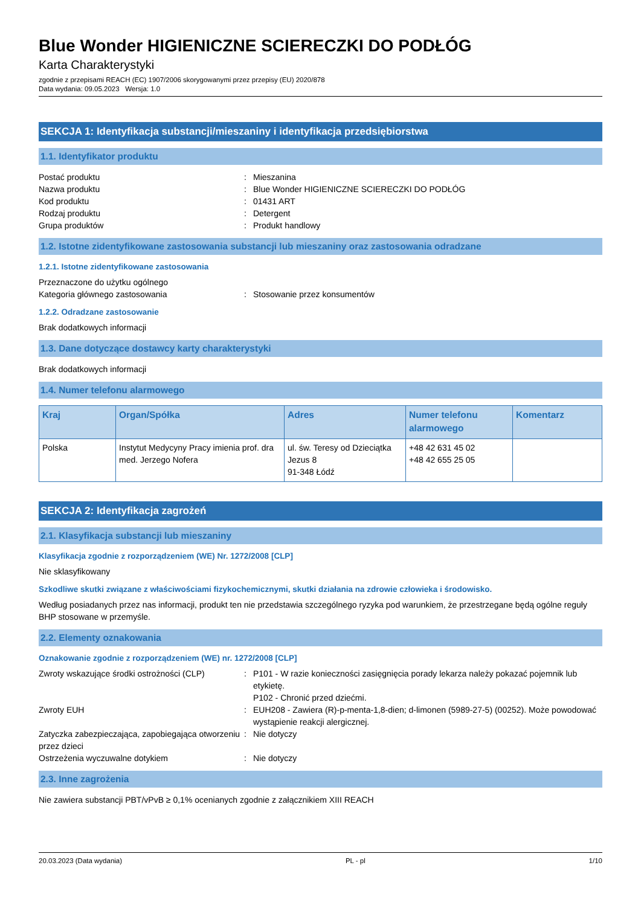Blue Wonder HIGIENICZNE SCIERECZKI DO PODŁÓG
Karta Charakterystyki
zgodnie z przepisami REACH (EC) 1907/2006 skorygowanymi przez przepisy (EU) 2020/878
Data wydania: 09.05.2023 Wersja: 1.0
SEKCJA 1: Identyfikacja substancji/mieszaniny i identyfikacja przedsiębiorstwa
1.1. Identyfikator produktu
Postać produktu : Mieszanina
Nazwa produktu : Blue Wonder HIGIENICZNE SCIERECZKI DO PODŁÓG
Kod produktu : 01431 ART
Rodzaj produktu : Detergent
Grupa produktów : Produkt handlowy
1.2. Istotne zidentyfikowane zastosowania substancji lub mieszaniny oraz zastosowania odradzane
1.2.1. Istotne zidentyfikowane zastosowania
Przeznaczone do użytku ogólnego
Kategoria głównego zastosowania : Stosowanie przez konsumentów
1.2.2. Odradzane zastosowanie
Brak dodatkowych informacji
1.3. Dane dotyczące dostawcy karty charakterystyki
Brak dodatkowych informacji
1.4. Numer telefonu alarmowego
| Kraj | Organ/Spółka | Adres | Numer telefonu alarmowego | Komentarz |
| --- | --- | --- | --- | --- |
| Polska | Instytut Medycyny Pracy imienia prof. dra med. Jerzego Nofera | ul. św. Teresy od Dzieciątka Jezus 8 91-348 Łódź | +48 42 631 45 02 +48 42 655 25 05 | |
SEKCJA 2: Identyfikacja zagrożeń
2.1. Klasyfikacja substancji lub mieszaniny
Klasyfikacja zgodnie z rozporządzeniem (WE) Nr. 1272/2008 [CLP]
Nie sklasyfikowany
Szkodliwe skutki związane z właściwościami fizykochemicznymi, skutki działania na zdrowie człowieka i środowisko.
Według posiadanych przez nas informacji, produkt ten nie przedstawia szczególnego ryzyka pod warunkiem, że przestrzegane będą ogólne reguły BHP stosowane w przemyśle.
2.2. Elementy oznakowania
Oznakowanie zgodnie z rozporządzeniem (WE) nr. 1272/2008 [CLP]
Zwroty wskazujące środki ostrożności (CLP)
: P101 - W razie konieczności zasięgnięcia porady lekarza należy pokazać pojemnik lub etykietę.
P102 - Chronić przed dziećmi.
Zwroty EUH : EUH208 - Zawiera (R)-p-menta-1,8-dien; d-limonen (5989-27-5) (00252). Może powodować wystąpienie reakcji alergicznej.
Zatyczka zabezpieczająca, zapobiegająca otworzeniu przez dzieci
: Nie dotyczy
Ostrzeżenia wyczuwalne dotykiem : Nie dotyczy
2.3. Inne zagrożenia
Nie zawiera substancji PBT/vPvB ≥ 0,1% ocenianych zgodnie z załącznikiem XIII REACH
20.03.2023 (Data wydania) PL - pl 1/10